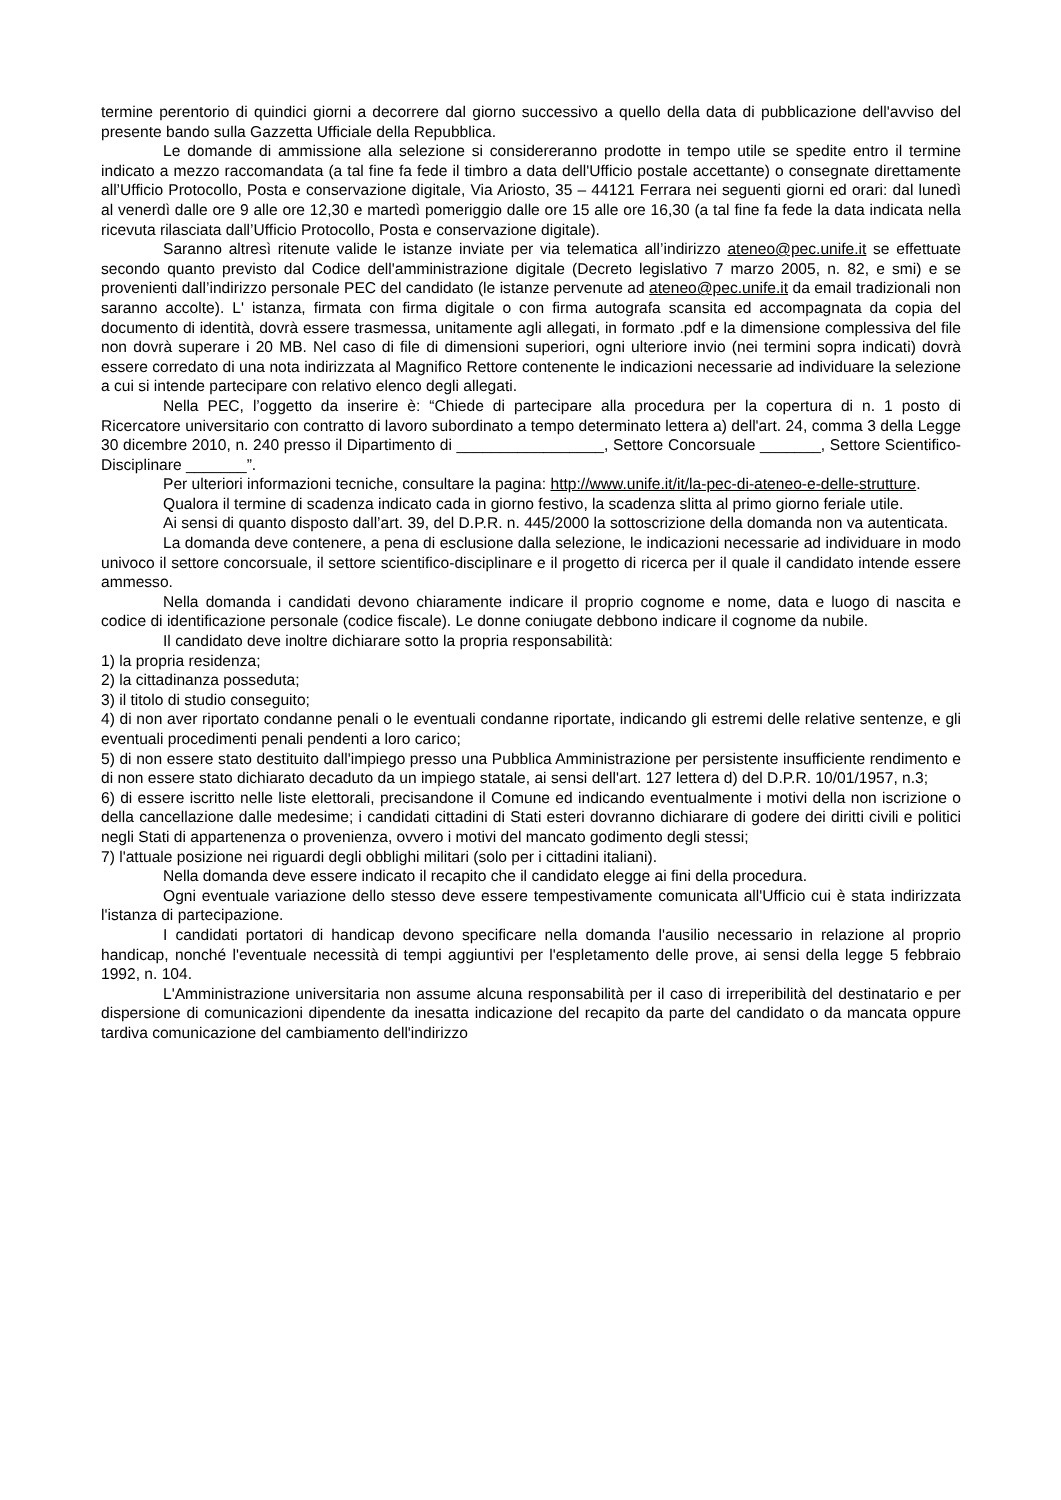termine perentorio di quindici giorni a decorrere dal giorno successivo a quello della data di pubblicazione dell'avviso del presente bando sulla Gazzetta Ufficiale della Repubblica.
Le domande di ammissione alla selezione si considereranno prodotte in tempo utile se spedite entro il termine indicato a mezzo raccomandata (a tal fine fa fede il timbro a data dell'Ufficio postale accettante) o consegnate direttamente all’Ufficio Protocollo, Posta e conservazione digitale, Via Ariosto, 35 – 44121 Ferrara nei seguenti giorni ed orari: dal lunedì al venerdì dalle ore 9 alle ore 12,30 e martedì pomeriggio dalle ore 15 alle ore 16,30 (a tal fine fa fede la data indicata nella ricevuta rilasciata dall’Ufficio Protocollo, Posta e conservazione digitale).
Saranno altresì ritenute valide le istanze inviate per via telematica all’indirizzo ateneo@pec.unife.it se effettuate secondo quanto previsto dal Codice dell'amministrazione digitale (Decreto legislativo 7 marzo 2005, n. 82, e smi) e se provenienti dall’indirizzo personale PEC del candidato (le istanze pervenute ad ateneo@pec.unife.it da email tradizionali non saranno accolte). L' istanza, firmata con firma digitale o con firma autografa scansita ed accompagnata da copia del documento di identità, dovrà essere trasmessa, unitamente agli allegati, in formato .pdf e la dimensione complessiva del file non dovrà superare i 20 MB. Nel caso di file di dimensioni superiori, ogni ulteriore invio (nei termini sopra indicati) dovrà essere corredato di una nota indirizzata al Magnifico Rettore contenente le indicazioni necessarie ad individuare la selezione a cui si intende partecipare con relativo elenco degli allegati.
Nella PEC, l’oggetto da inserire è: “Chiede di partecipare alla procedura per la copertura di n. 1 posto di Ricercatore universitario con contratto di lavoro subordinato a tempo determinato lettera a) dell'art. 24, comma 3 della Legge 30 dicembre 2010, n. 240 presso il Dipartimento di _________________, Settore Concorsuale _______, Settore Scientifico-Disciplinare _______”.
Per ulteriori informazioni tecniche, consultare la pagina: http://www.unife.it/it/la-pec-di-ateneo-e-delle-strutture.
Qualora il termine di scadenza indicato cada in giorno festivo, la scadenza slitta al primo giorno feriale utile.
Ai sensi di quanto disposto dall’art. 39, del D.P.R. n. 445/2000 la sottoscrizione della domanda non va autenticata.
La domanda deve contenere, a pena di esclusione dalla selezione, le indicazioni necessarie ad individuare in modo univoco il settore concorsuale, il settore scientifico-disciplinare e il progetto di ricerca per il quale il candidato intende essere ammesso.
Nella domanda i candidati devono chiaramente indicare il proprio cognome e nome, data e luogo di nascita e codice di identificazione personale (codice fiscale). Le donne coniugate debbono indicare il cognome da nubile.
Il candidato deve inoltre dichiarare sotto la propria responsabilità:
1) la propria residenza;
2) la cittadinanza posseduta;
3) il titolo di studio conseguito;
4) di non aver riportato condanne penali o le eventuali condanne riportate, indicando gli estremi delle relative sentenze, e gli eventuali procedimenti penali pendenti a loro carico;
5) di non essere stato destituito dall'impiego presso una Pubblica Amministrazione per persistente insufficiente rendimento e di non essere stato dichiarato decaduto da un impiego statale, ai sensi dell'art. 127 lettera d) del D.P.R. 10/01/1957, n.3;
6) di essere iscritto nelle liste elettorali, precisandone il Comune ed indicando eventualmente i motivi della non iscrizione o della cancellazione dalle medesime; i candidati cittadini di Stati esteri dovranno dichiarare di godere dei diritti civili e politici negli Stati di appartenenza o provenienza, ovvero i motivi del mancato godimento degli stessi;
7) l'attuale posizione nei riguardi degli obblighi militari (solo per i cittadini italiani).
Nella domanda deve essere indicato il recapito che il candidato elegge ai fini della procedura.
Ogni eventuale variazione dello stesso deve essere tempestivamente comunicata all'Ufficio cui è stata indirizzata l'istanza di partecipazione.
I candidati portatori di handicap devono specificare nella domanda l'ausilio necessario in relazione al proprio handicap, nonché l'eventuale necessità di tempi aggiuntivi per l'espletamento delle prove, ai sensi della legge 5 febbraio 1992, n. 104.
L'Amministrazione universitaria non assume alcuna responsabilità per il caso di irreperibilità del destinatario e per dispersione di comunicazioni dipendente da inesatta indicazione del recapito da parte del candidato o da mancata oppure tardiva comunicazione del cambiamento dell'indirizzo